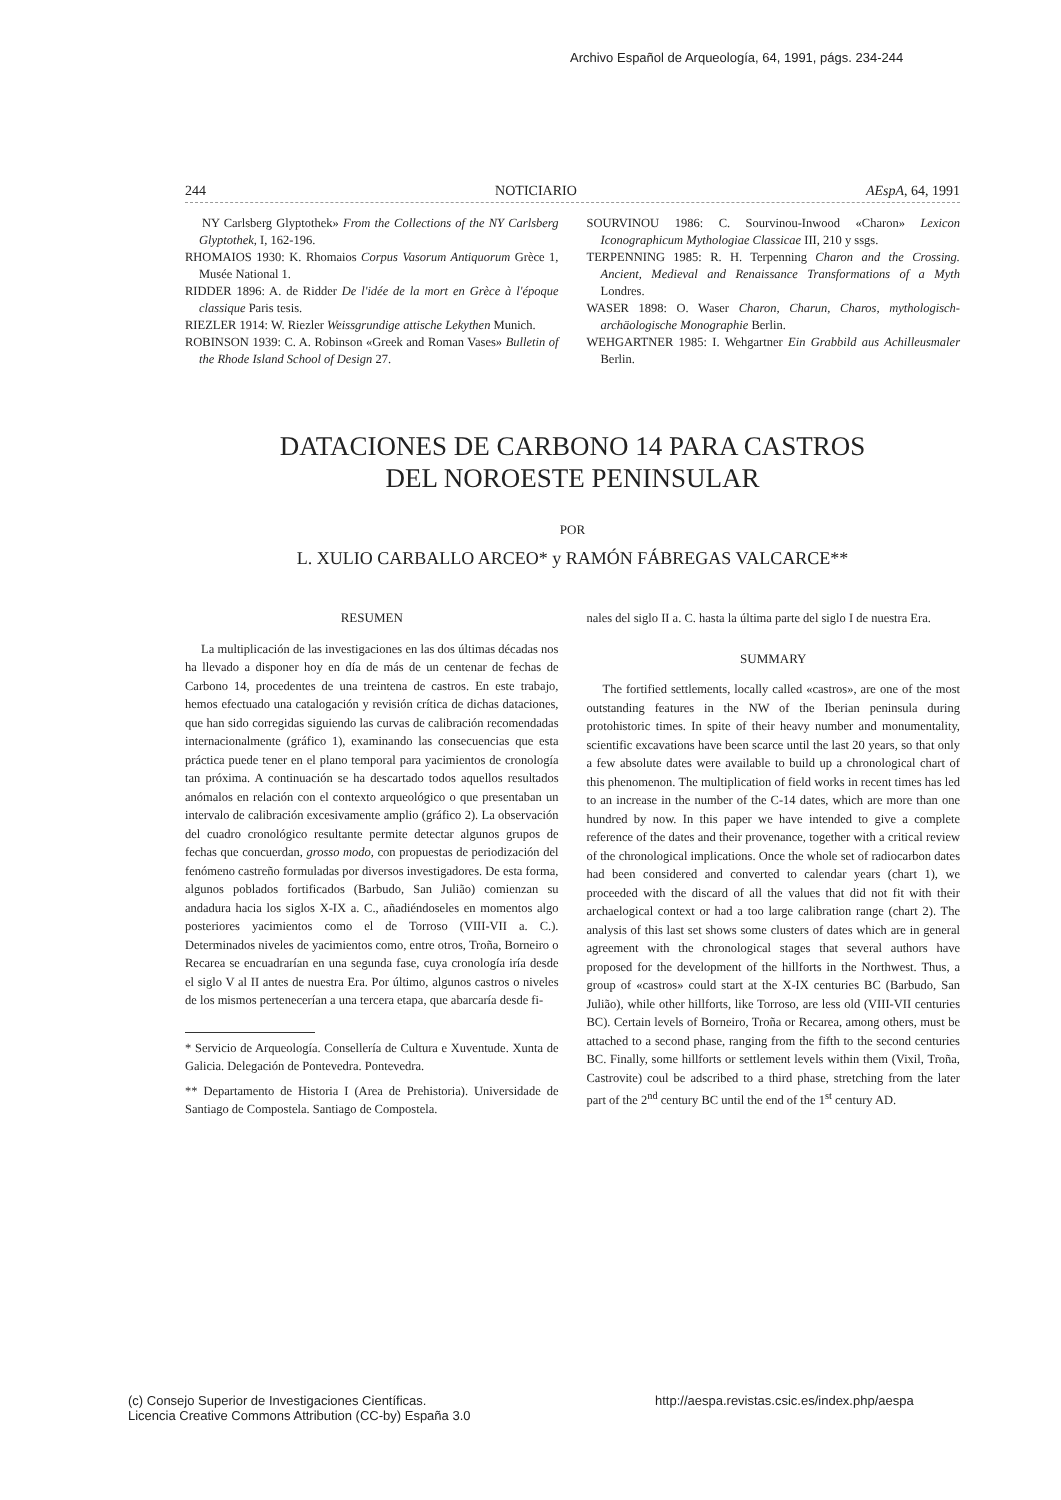Archivo Español de Arqueología, 64, 1991, págs. 234-244
244 NOTICIARIO AEspA, 64, 1991
NY Carlsberg Glyptothek» From the Collections of the NY Carlsberg Glyptothek, I, 162-196.
RHOMAIOS 1930: K. Rhomaios Corpus Vasorum Antiquorum Grèce 1, Musée National 1.
RIDDER 1896: A. de Ridder De l'idée de la mort en Grèce à l'époque classique Paris tesis.
RIEZLER 1914: W. Riezler Weissgrundige attische Lekythen Munich.
ROBINSON 1939: C. A. Robinson «Greek and Roman Vases» Bulletin of the Rhode Island School of Design 27.
SOURVINOU 1986: C. Sourvinou-Inwood «Charon» Lexicon Iconographicum Mythologiae Classicae III, 210 y ssgs.
TERPENNING 1985: R. H. Terpenning Charon and the Crossing. Ancient, Medieval and Renaissance Transformations of a Myth Londres.
WASER 1898: O. Waser Charon, Charun, Charos, mythologisch-archäologische Monographie Berlin.
WEHGARTNER 1985: I. Wehgartner Ein Grabbild aus Achilleusmaler Berlin.
DATACIONES DE CARBONO 14 PARA CASTROS
DEL NOROESTE PENINSULAR
POR
L. XULIO CARBALLO ARCEO* y RAMÓN FÁBREGAS VALCARCE**
RESUMEN
La multiplicación de las investigaciones en las dos últimas décadas nos ha llevado a disponer hoy en día de más de un centenar de fechas de Carbono 14, procedentes de una treintena de castros. En este trabajo, hemos efectuado una catalogación y revisión crítica de dichas dataciones, que han sido corregidas siguiendo las curvas de calibración recomendadas internacionalmente (gráfico 1), examinando las consecuencias que esta práctica puede tener en el plano temporal para yacimientos de cronología tan próxima. A continuación se ha descartado todos aquellos resultados anómalos en relación con el contexto arqueológico o que presentaban un intervalo de calibración excesivamente amplio (gráfico 2). La observación del cuadro cronológico resultante permite detectar algunos grupos de fechas que concuerdan, grosso modo, con propuestas de periodización del fenómeno castreño formuladas por diversos investigadores. De esta forma, algunos poblados fortificados (Barbudo, San Julião) comienzan su andadura hacia los siglos X-IX a. C., añadiéndoseles en momentos algo posteriores yacimientos como el de Torroso (VIII-VII a. C.). Determinados niveles de yacimientos como, entre otros, Troña, Borneiro o Recarea se encuadrarían en una segunda fase, cuya cronología iría desde el siglo V al II antes de nuestra Era. Por último, algunos castros o niveles de los mismos pertenecerían a una tercera etapa, que abarcaría desde fi-
* Servicio de Arqueología. Consellería de Cultura e Xuventude. Xunta de Galicia. Delegación de Pontevedra. Pontevedra.
** Departamento de Historia I (Area de Prehistoria). Universidade de Santiago de Compostela. Santiago de Compostela.
nales del siglo II a. C. hasta la última parte del siglo I de nuestra Era.
SUMMARY
The fortified settlements, locally called «castros», are one of the most outstanding features in the NW of the Iberian peninsula during protohistoric times. In spite of their heavy number and monumentality, scientific excavations have been scarce until the last 20 years, so that only a few absolute dates were available to build up a chronological chart of this phenomenon. The multiplication of field works in recent times has led to an increase in the number of the C-14 dates, which are more than one hundred by now. In this paper we have intended to give a complete reference of the dates and their provenance, together with a critical review of the chronological implications. Once the whole set of radiocarbon dates had been considered and converted to calendar years (chart 1), we proceeded with the discard of all the values that did not fit with their archaelogical context or had a too large calibration range (chart 2). The analysis of this last set shows some clusters of dates which are in general agreement with the chronological stages that several authors have proposed for the development of the hillforts in the Northwest. Thus, a group of «castros» could start at the X-IX centuries BC (Barbudo, San Julião), while other hillforts, like Torroso, are less old (VIII-VII centuries BC). Certain levels of Borneiro, Troña or Recarea, among others, must be attached to a second phase, ranging from the fifth to the second centuries BC. Finally, some hillforts or settlement levels within them (Vixil, Troña, Castrovite) coul be adscribed to a third phase, stretching from the later part of the 2<sup>nd</sup> century BC until the end of the 1<sup>st</sup> century AD.
(c) Consejo Superior de Investigaciones Científicas.
Licencia Creative Commons Attribution (CC-by) España 3.0
http://aespa.revistas.csic.es/index.php/aespa